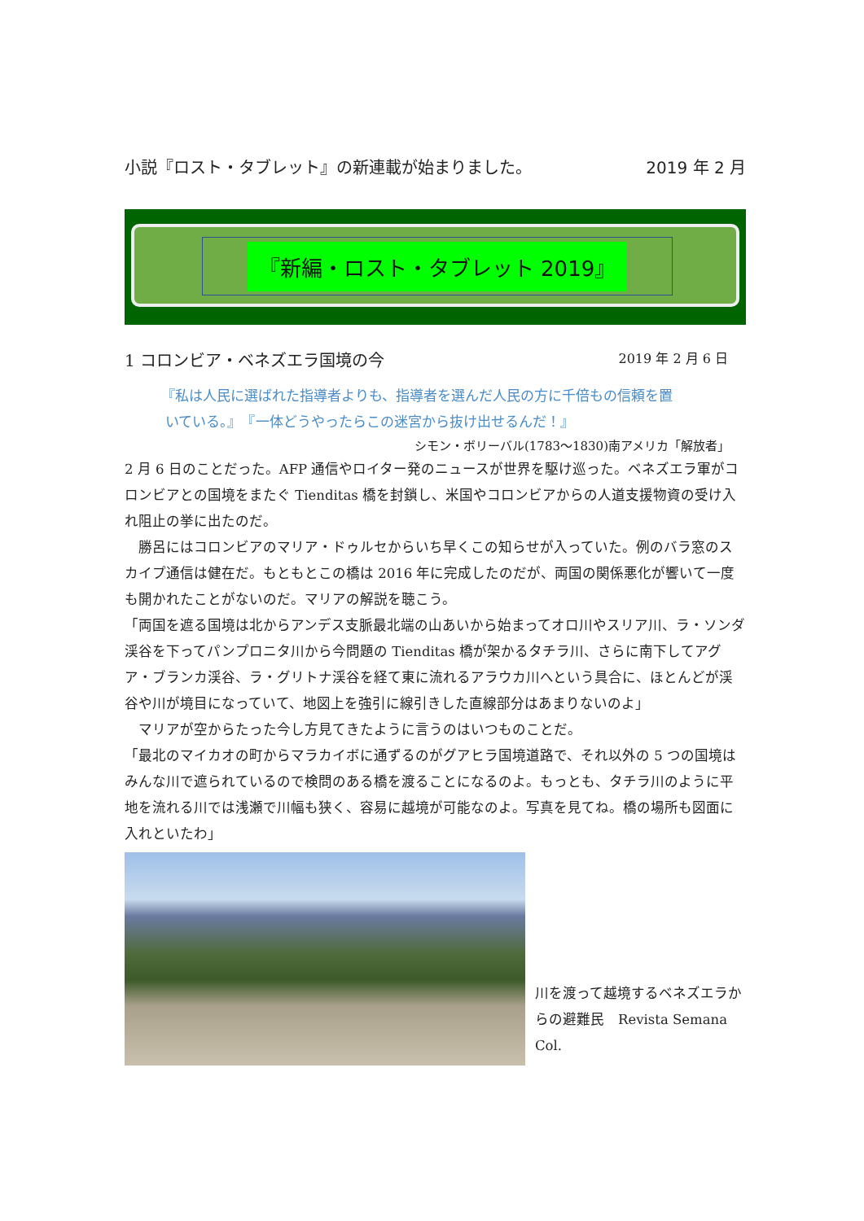小説『ロスト・タブレット』の新連載が始まりました。 2019 年 2 月
『新編・ロスト・タブレット 2019』
1 コロンビア・ベネズエラ国境の今 2019 年 2 月 6 日
『私は人民に選ばれた指導者よりも、指導者を選んだ人民の方に千倍もの信頼を置
いている。』　『一体どうやったらこの迷宮から抜け出せるんだ！』
シモン・ボリーバル(1783〜1830)南アメリカ「解放者」
2 月 6 日のことだった。AFP 通信やロイター発のニュースが世界を駆け巡った。ベネズエラ軍がコロンビアとの国境をまたぐ Tienditas 橋を封鎖し、米国やコロンビアからの人道支援物資の受け入れ阻止の挙に出たのだ。
　勝呂にはコロンビアのマリア・ドゥルセからいち早くこの知らせが入っていた。例のバラ窓のスカイプ通信は健在だ。もともとこの橋は 2016 年に完成したのだが、両国の関係悪化が響いて一度も開かれたことがないのだ。マリアの解説を聴こう。
「両国を遮る国境は北からアンデス支脈最北端の山あいから始まってオロ川やスリア川、ラ・ソンダ渓谷を下ってパンプロニタ川から今問題の Tienditas 橋が架かるタチラ川、さらに南下してアグア・ブランカ渓谷、ラ・グリトナ渓谷を経て東に流れるアラウカ川へという具合に、ほとんどが渓谷や川が境目になっていて、地図上を強引に線引きした直線部分はあまりないのよ」
　マリアが空からたった今し方見てきたように言うのはいつものことだ。
「最北のマイカオの町からマラカイボに通ずるのがグアヒラ国境道路で、それ以外の 5 つの国境はみんな川で遮られているので検問のある橋を渡ることになるのよ。もっとも、タチラ川のように平地を流れる川では浅瀬で川幅も狭く、容易に越境が可能なのよ。写真を見てね。橋の場所も図面に入れといたわ」
川を渡って越境するベネズエラからの避難民　Revista Semana Col.